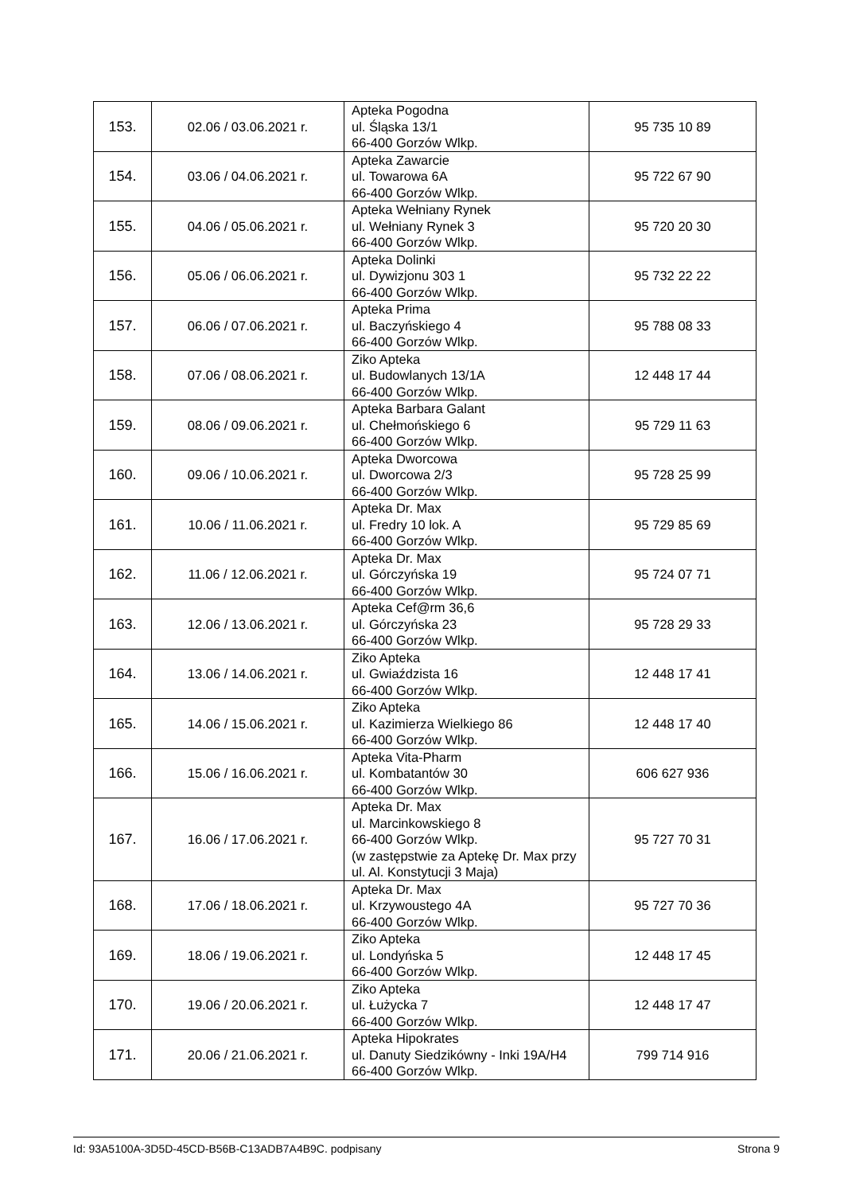| 153. | 02.06 / 03.06.2021 r. | Apteka Pogodna ul. Śląska 13/1 66-400 Gorzów Wlkp. | 95 735 10 89 |
| 154. | 03.06 / 04.06.2021 r. | Apteka Zawarcie ul. Towarowa 6A 66-400 Gorzów Wlkp. | 95 722 67 90 |
| 155. | 04.06 / 05.06.2021 r. | Apteka Wełniany Rynek ul. Wełniany Rynek 3 66-400 Gorzów Wlkp. | 95 720 20 30 |
| 156. | 05.06 / 06.06.2021 r. | Apteka Dolinki ul. Dywizjonu 303 1 66-400 Gorzów Wlkp. | 95 732 22 22 |
| 157. | 06.06 / 07.06.2021 r. | Apteka Prima ul. Baczyńskiego 4 66-400 Gorzów Wlkp. | 95 788 08 33 |
| 158. | 07.06 / 08.06.2021 r. | Ziko Apteka ul. Budowlanych 13/1A 66-400 Gorzów Wlkp. | 12 448 17 44 |
| 159. | 08.06 / 09.06.2021 r. | Apteka Barbara Galant ul. Chełmońskiego 6 66-400 Gorzów Wlkp. | 95 729 11 63 |
| 160. | 09.06 / 10.06.2021 r. | Apteka Dworcowa ul. Dworcowa 2/3 66-400 Gorzów Wlkp. | 95 728 25 99 |
| 161. | 10.06 / 11.06.2021 r. | Apteka Dr. Max ul. Fredry 10 lok. A 66-400 Gorzów Wlkp. | 95 729 85 69 |
| 162. | 11.06 / 12.06.2021 r. | Apteka Dr. Max ul. Górczyńska 19 66-400 Gorzów Wlkp. | 95 724 07 71 |
| 163. | 12.06 / 13.06.2021 r. | Apteka Cef@rm 36,6 ul. Górczyńska 23 66-400 Gorzów Wlkp. | 95 728 29 33 |
| 164. | 13.06 / 14.06.2021 r. | Ziko Apteka ul. Gwiaździsta 16 66-400 Gorzów Wlkp. | 12 448 17 41 |
| 165. | 14.06 / 15.06.2021 r. | Ziko Apteka ul. Kazimierza Wielkiego 86 66-400 Gorzów Wlkp. | 12 448 17 40 |
| 166. | 15.06 / 16.06.2021 r. | Apteka Vita-Pharm ul. Kombatantów 30 66-400 Gorzów Wlkp. | 606 627 936 |
| 167. | 16.06 / 17.06.2021 r. | Apteka Dr. Max ul. Marcinkowskiego 8 66-400 Gorzów Wlkp. (w zastępstwie za Aptekę Dr. Max przy ul. Al. Konstytucji 3 Maja) | 95 727 70 31 |
| 168. | 17.06 / 18.06.2021 r. | Apteka Dr. Max ul. Krzywoustego 4A 66-400 Gorzów Wlkp. | 95 727 70 36 |
| 169. | 18.06 / 19.06.2021 r. | Ziko Apteka ul. Londyńska 5 66-400 Gorzów Wlkp. | 12 448 17 45 |
| 170. | 19.06 / 20.06.2021 r. | Ziko Apteka ul. Łużycka 7 66-400 Gorzów Wlkp. | 12 448 17 47 |
| 171. | 20.06 / 21.06.2021 r. | Apteka Hipokrates ul. Danuty Siedzikówny - Inki 19A/H4 66-400 Gorzów Wlkp. | 799 714 916 |
Id: 93A5100A-3D5D-45CD-B56B-C13ADB7A4B9C. podpisany Strona 9